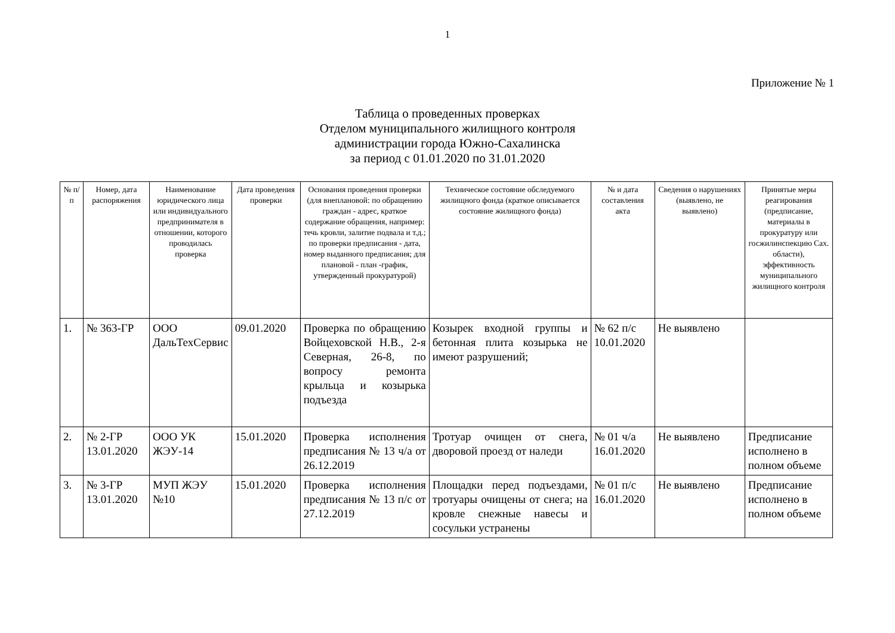1
Приложение № 1
Таблица о проведенных проверках
Отделом муниципального жилищного контроля
администрации города Южно-Сахалинска
за период с 01.01.2020 по 31.01.2020
| № п/п | Номер, дата распоряжения | Наименование юридического лица или индивидуального предпринимателя в отношении, которого проводилась проверка | Дата проведения проверки | Основания проведения проверки (для внеплановой: по обращению граждан - адрес, краткое содержание обращения, например: течь кровли, залитие подвала и т.д.; по проверки предписания - дата, номер выданного предписания; для плановой - план -график, утвержденный прокуратурой) | Техническое состояние обследуемого жилищного фонда (краткое описывается состояние жилищного фонда) | № и дата составления акта | Сведения о нарушениях (выявлено, не выявлено) | Принятые меры реагирования (предписание, материалы в прокуратуру или госжилинспекцию Сах. области), эффективность муниципального жилищного контроля |
| --- | --- | --- | --- | --- | --- | --- | --- | --- |
| 1. | № 363-ГР | ООО ДальТехСервис | 09.01.2020 | Проверка по обращению Войцеховской Н.В., 2-я Северная, 26-8, по вопросу ремонта крыльца и козырька подъезда | Козырек входной группы и бетонная плита козырька не имеют разрушений; | № 62 п/с 10.01.2020 | Не выявлено | |
| 2. | № 2-ГР 13.01.2020 | ООО УК ЖЭУ-14 | 15.01.2020 | Проверка исполнения предписания № 13 ч/а от 26.12.2019 | Тротуар очищен от снега, дворовой проезд от наледи | № 01 ч/а 16.01.2020 | Не выявлено | Предписание исполнено в полном объеме |
| 3. | № 3-ГР 13.01.2020 | МУП ЖЭУ №10 | 15.01.2020 | Проверка исполнения предписания № 13 п/с от 27.12.2019 | Площадки перед подъездами, тротуары очищены от снега; на кровле снежные навесы и сосульки устранены | № 01 п/с 16.01.2020 | Не выявлено | Предписание исполнено в полном объеме |